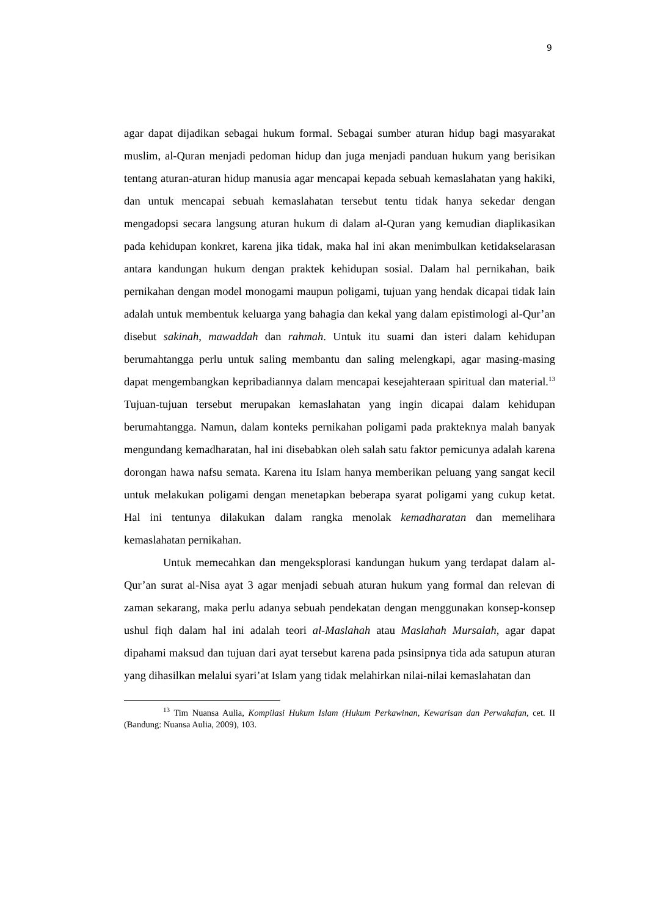9
agar dapat dijadikan sebagai hukum formal. Sebagai sumber aturan hidup bagi masyarakat muslim, al-Quran menjadi pedoman hidup dan juga menjadi panduan hukum yang berisikan tentang aturan-aturan hidup manusia agar mencapai kepada sebuah kemaslahatan yang hakiki, dan untuk mencapai sebuah kemaslahatan tersebut tentu tidak hanya sekedar dengan mengadopsi secara langsung aturan hukum di dalam al-Quran yang kemudian diaplikasikan pada kehidupan konkret, karena jika tidak, maka hal ini akan menimbulkan ketidakselarasan antara kandungan hukum dengan praktek kehidupan sosial. Dalam hal pernikahan, baik pernikahan dengan model monogami maupun poligami, tujuan yang hendak dicapai tidak lain adalah untuk membentuk keluarga yang bahagia dan kekal yang dalam epistimologi al-Qur’an disebut sakinah, mawaddah dan rahmah. Untuk itu suami dan isteri dalam kehidupan berumahtangga perlu untuk saling membantu dan saling melengkapi, agar masing-masing dapat mengembangkan kepribadiannya dalam mencapai kesejahteraan spiritual dan material.<sup>13</sup> Tujuan-tujuan tersebut merupakan kemaslahatan yang ingin dicapai dalam kehidupan berumahtangga. Namun, dalam konteks pernikahan poligami pada prakteknya malah banyak mengundang kemadharatan, hal ini disebabkan oleh salah satu faktor pemicunya adalah karena dorongan hawa nafsu semata. Karena itu Islam hanya memberikan peluang yang sangat kecil untuk melakukan poligami dengan menetapkan beberapa syarat poligami yang cukup ketat. Hal ini tentunya dilakukan dalam rangka menolak kemadharatan dan memelihara kemaslahatan pernikahan.
Untuk memecahkan dan mengeksplorasi kandungan hukum yang terdapat dalam al-Qur’an surat al-Nisa ayat 3 agar menjadi sebuah aturan hukum yang formal dan relevan di zaman sekarang, maka perlu adanya sebuah pendekatan dengan menggunakan konsep-konsep ushul fiqh dalam hal ini adalah teori al-Maslahah atau Maslahah Mursalah, agar dapat dipahami maksud dan tujuan dari ayat tersebut karena pada psinsipnya tida ada satupun aturan yang dihasilkan melalui syari’at Islam yang tidak melahirkan nilai-nilai kemaslahatan dan
<sup>13</sup> Tim Nuansa Aulia, Kompilasi Hukum Islam (Hukum Perkawinan, Kewarisan dan Perwakafan, cet. II (Bandung: Nuansa Aulia, 2009), 103.